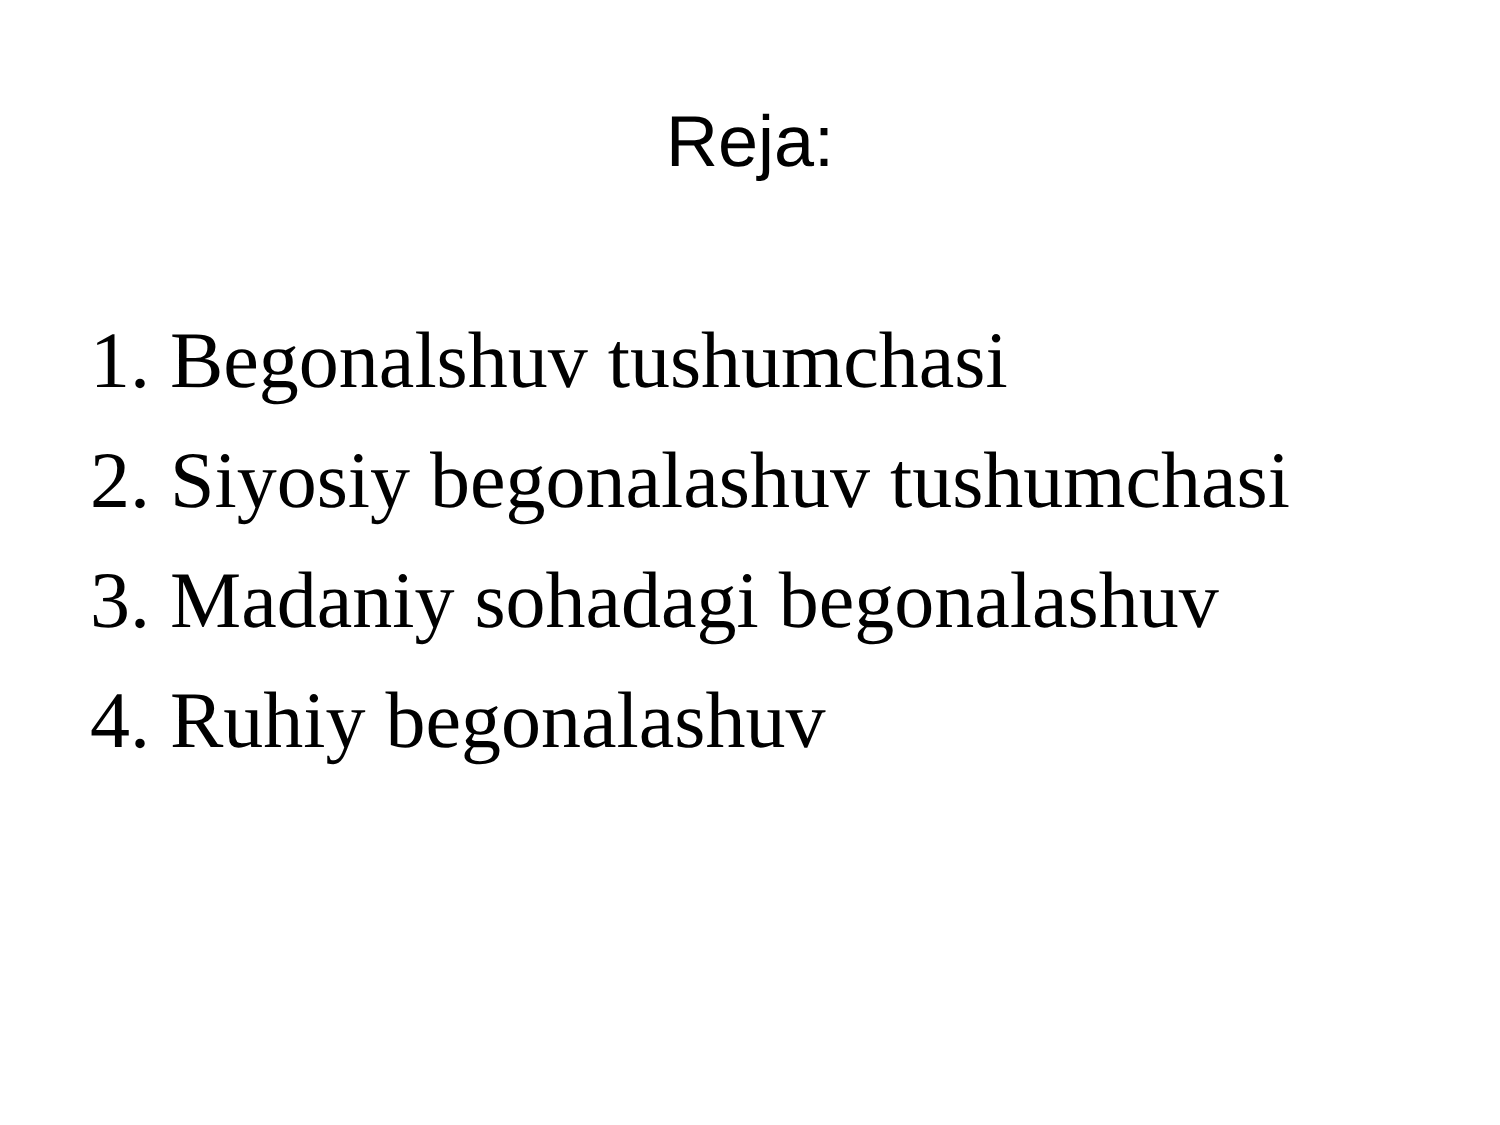Reja:
1. Begonalshuv tushumchasi
2. Siyosiy begonalashuv tushumchasi
3. Madaniy sohadagi begonalashuv
4. Ruhiy begonalashuv